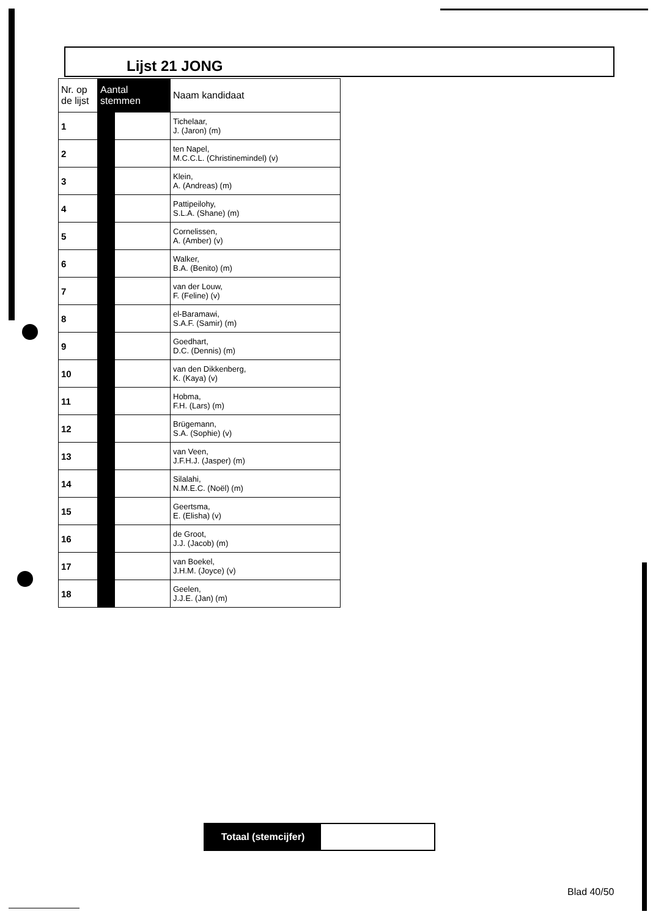Lijst 21 JONG
| Nr. op de lijst | Aantal stemmen | | Naam kandidaat |
| --- | --- | --- | --- |
| 1 | | | Tichelaar, J. (Jaron) (m) |
| 2 | | | ten Napel, M.C.C.L. (Christinemindel) (v) |
| 3 | | | Klein, A. (Andreas) (m) |
| 4 | | | Pattipeilohy, S.L.A. (Shane) (m) |
| 5 | | | Cornelissen, A. (Amber) (v) |
| 6 | | | Walker, B.A. (Benito) (m) |
| 7 | | | van der Louw, F. (Feline) (v) |
| 8 | | | el-Baramawi, S.A.F. (Samir) (m) |
| 9 | | | Goedhart, D.C. (Dennis) (m) |
| 10 | | | van den Dikkenberg, K. (Kaya) (v) |
| 11 | | | Hobma, F.H. (Lars) (m) |
| 12 | | | Brügemann, S.A. (Sophie) (v) |
| 13 | | | van Veen, J.F.H.J. (Jasper) (m) |
| 14 | | | Silalahi, N.M.E.C. (Noël) (m) |
| 15 | | | Geertsma, E. (Elisha) (v) |
| 16 | | | de Groot, J.J. (Jacob) (m) |
| 17 | | | van Boekel, J.H.M. (Joyce) (v) |
| 18 | | | Geelen, J.J.E. (Jan) (m) |
Totaal (stemcijfer)
Blad 40/50